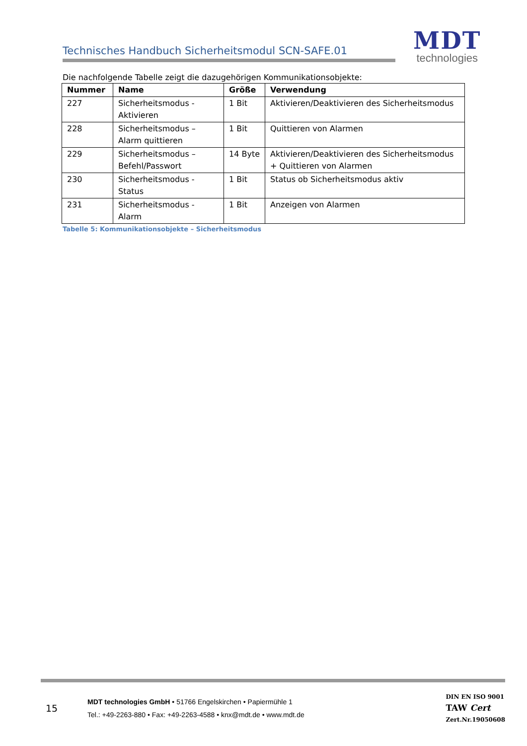Technisches Handbuch Sicherheitsmodul SCN-SAFE.01
MDT
technologies
Die nachfolgende Tabelle zeigt die dazugehörigen Kommunikationsobjekte:
| Nummer | Name | Größe | Verwendung |
| --- | --- | --- | --- |
| 227 | Sicherheitsmodus - Aktivieren | 1 Bit | Aktivieren/Deaktivieren des Sicherheitsmodus |
| 228 | Sicherheitsmodus – Alarm quittieren | 1 Bit | Quittieren von Alarmen |
| 229 | Sicherheitsmodus – Befehl/Passwort | 14 Byte | Aktivieren/Deaktivieren des Sicherheitsmodus + Quittieren von Alarmen |
| 230 | Sicherheitsmodus - Status | 1 Bit | Status ob Sicherheitsmodus aktiv |
| 231 | Sicherheitsmodus - Alarm | 1 Bit | Anzeigen von Alarmen |
Tabelle 5: Kommunikationsobjekte – Sicherheitsmodus
15
MDT technologies GmbH • 51766 Engelskirchen • Papiermühle 1
Tel.: +49-2263-880 • Fax: +49-2263-4588 • knx@mdt.de • www.mdt.de
DIN EN ISO 9001
TAW Cert
Zert.Nr.19050608